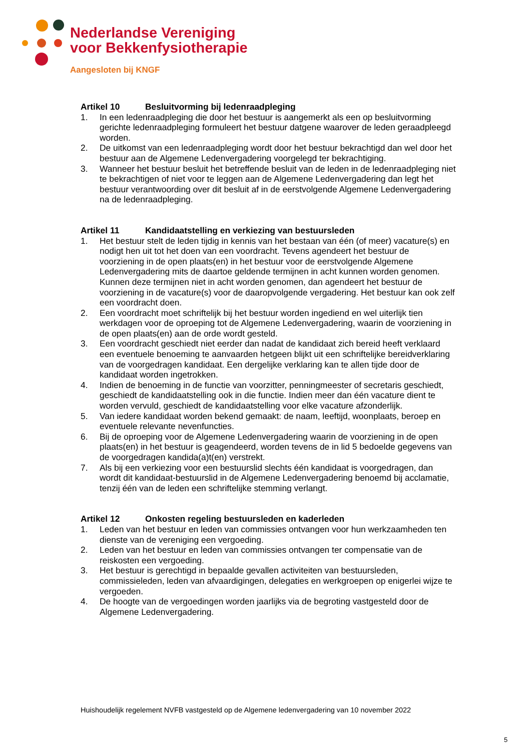Nederlandse Vereniging
voor Bekkenfysiotherapie
Aangesloten bij KNGF
Artikel 10 Besluitvorming bij ledenraadpleging
1. In een ledenraadpleging die door het bestuur is aangemerkt als een op besluitvorming gerichte ledenraadpleging formuleert het bestuur datgene waarover de leden geraadpleegd worden.
2. De uitkomst van een ledenraadpleging wordt door het bestuur bekrachtigd dan wel door het bestuur aan de Algemene Ledenvergadering voorgelegd ter bekrachtiging.
3. Wanneer het bestuur besluit het betreffende besluit van de leden in de ledenraadpleging niet te bekrachtigen of niet voor te leggen aan de Algemene Ledenvergadering dan legt het bestuur verantwoording over dit besluit af in de eerstvolgende Algemene Ledenvergadering na de ledenraadpleging.
Artikel 11 Kandidaatstelling en verkiezing van bestuursleden
1. Het bestuur stelt de leden tijdig in kennis van het bestaan van één (of meer) vacature(s) en nodigt hen uit tot het doen van een voordracht. Tevens agendeert het bestuur de voorziening in de open plaats(en) in het bestuur voor de eerstvolgende Algemene Ledenvergadering mits de daartoe geldende termijnen in acht kunnen worden genomen. Kunnen deze termijnen niet in acht worden genomen, dan agendeert het bestuur de voorziening in de vacature(s) voor de daaropvolgende vergadering. Het bestuur kan ook zelf een voordracht doen.
2. Een voordracht moet schriftelijk bij het bestuur worden ingediend en wel uiterlijk tien werkdagen voor de oproeping tot de Algemene Ledenvergadering, waarin de voorziening in de open plaats(en) aan de orde wordt gesteld.
3. Een voordracht geschiedt niet eerder dan nadat de kandidaat zich bereid heeft verklaard een eventuele benoeming te aanvaarden hetgeen blijkt uit een schriftelijke bereidverklaring van de voorgedragen kandidaat. Een dergelijke verklaring kan te allen tijde door de kandidaat worden ingetrokken.
4. Indien de benoeming in de functie van voorzitter, penningmeester of secretaris geschiedt, geschiedt de kandidaatstelling ook in die functie. Indien meer dan één vacature dient te worden vervuld, geschiedt de kandidaatstelling voor elke vacature afzonderlijk.
5. Van iedere kandidaat worden bekend gemaakt: de naam, leeftijd, woonplaats, beroep en eventuele relevante nevenfuncties.
6. Bij de oproeping voor de Algemene Ledenvergadering waarin de voorziening in de open plaats(en) in het bestuur is geagendeerd, worden tevens de in lid 5 bedoelde gegevens van de voorgedragen kandida(a)t(en) verstrekt.
7. Als bij een verkiezing voor een bestuurslid slechts één kandidaat is voorgedragen, dan wordt dit kandidaat-bestuurslid in de Algemene Ledenvergadering benoemd bij acclamatie, tenzij één van de leden een schriftelijke stemming verlangt.
Artikel 12 Onkosten regeling bestuursleden en kaderleden
1. Leden van het bestuur en leden van commissies ontvangen voor hun werkzaamheden ten dienste van de vereniging een vergoeding.
2. Leden van het bestuur en leden van commissies ontvangen ter compensatie van de reiskosten een vergoeding.
3. Het bestuur is gerechtigd in bepaalde gevallen activiteiten van bestuursleden, commissieleden, leden van afvaardigingen, delegaties en werkgroepen op enigerlei wijze te vergoeden.
4. De hoogte van de vergoedingen worden jaarlijks via de begroting vastgesteld door de Algemene Ledenvergadering.
Huishoudelijk regelement NVFB vastgesteld op de Algemene ledenvergadering van 10 november 2022
5